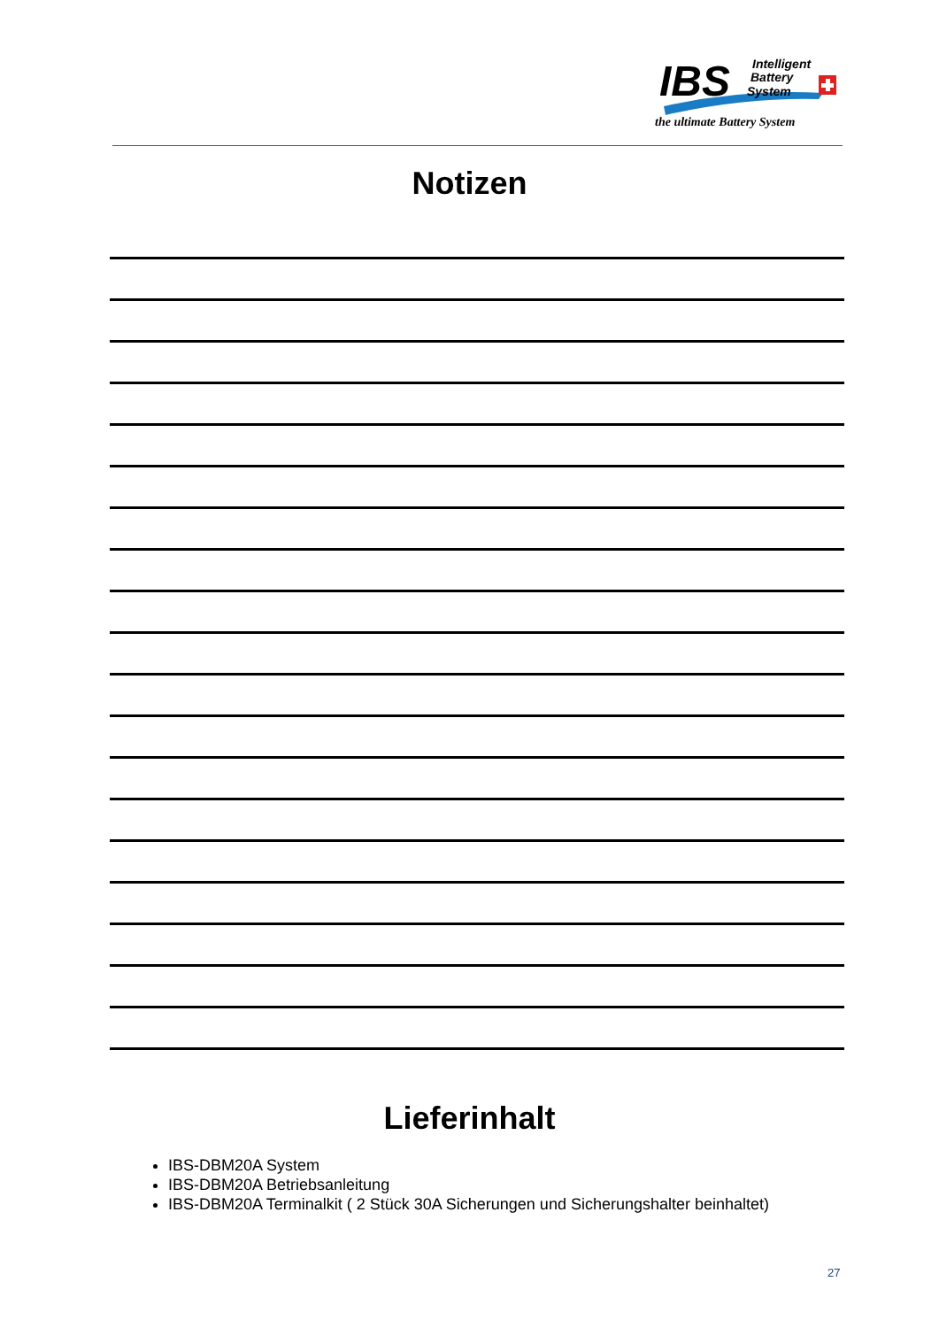IBS
Intelligent
Battery
System
the ultimate Battery System
Notizen
Lieferinhalt
IBS-DBM20A System
IBS-DBM20A Betriebsanleitung
IBS-DBM20A Terminalkit ( 2 Stück 30A Sicherungen und Sicherungshalter beinhaltet)
27